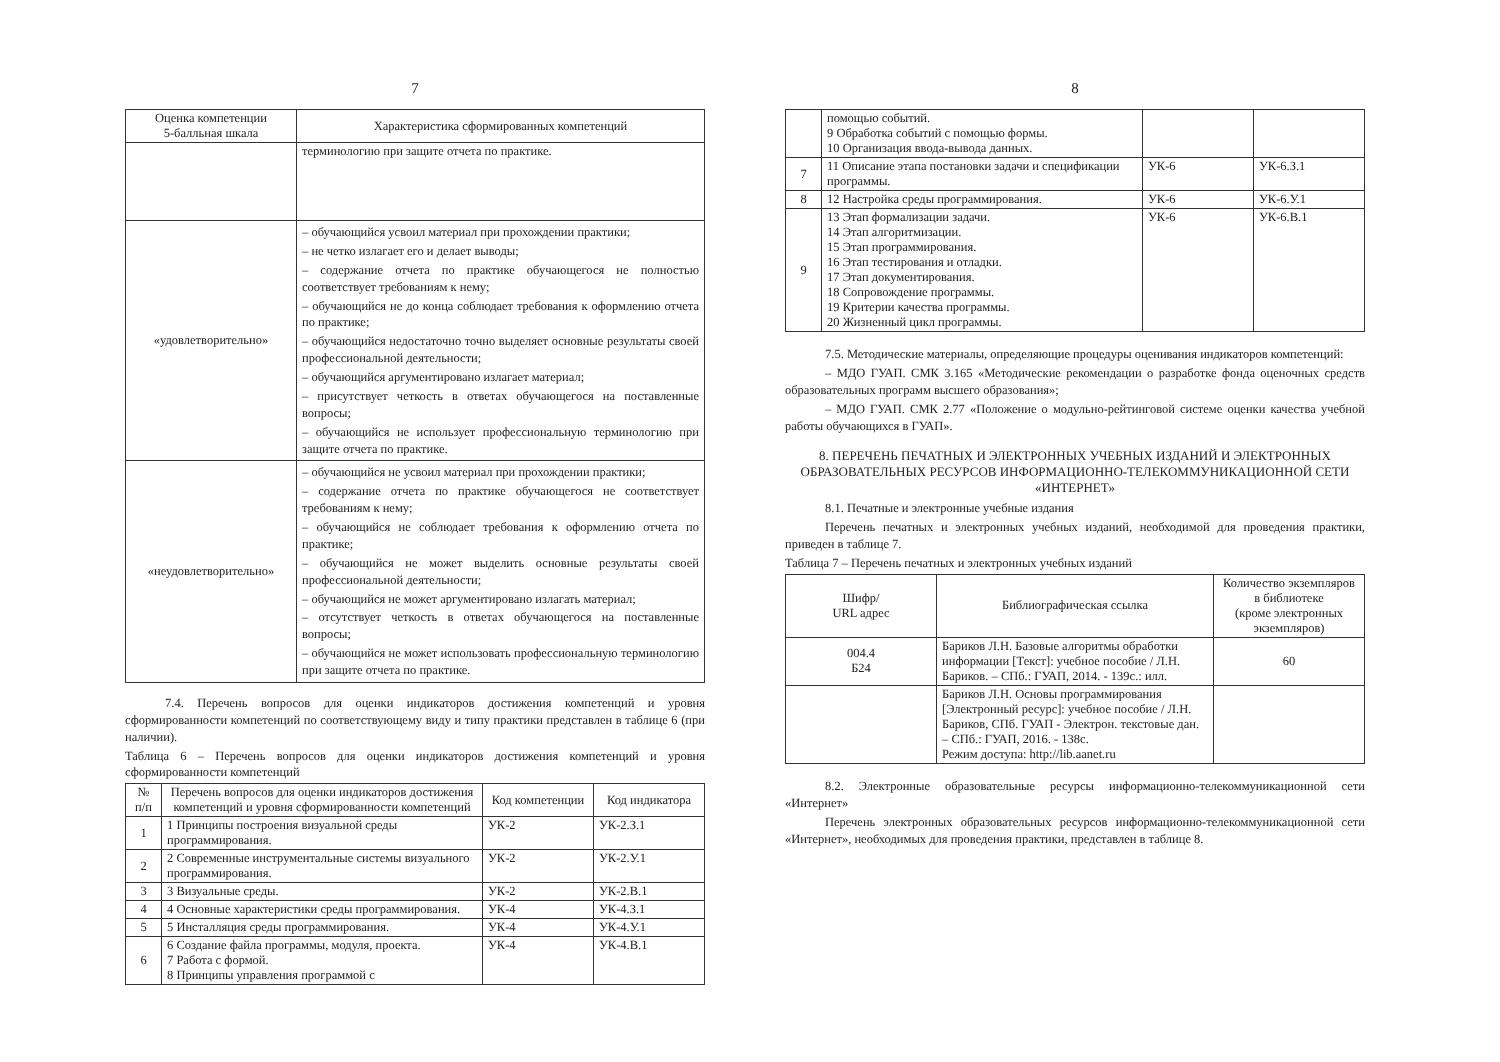7
| Оценка компетенции 5-балльная шкала | Характеристика сформированных компетенций |
| --- | --- |
| | терминологию при защите отчета по практике. |
| «удовлетворительно» | – обучающийся усвоил материал при прохождении практики; – не четко излагает его и делает выводы; – содержание отчета по практике обучающегося не полностью соответствует требованиям к нему; – обучающийся не до конца соблюдает требования к оформлению отчета по практике; – обучающийся недостаточно точно выделяет основные результаты своей профессиональной деятельности; – обучающийся аргументировано излагает материал; – присутствует четкость в ответах обучающегося на поставленные вопросы; – обучающийся не использует профессиональную терминологию при защите отчета по практике. |
| «неудовлетворительно» | – обучающийся не усвоил материал при прохождении практики; – содержание отчета по практике обучающегося не соответствует требованиям к нему; – обучающийся не соблюдает требования к оформлению отчета по практике; – обучающийся не может выделить основные результаты своей профессиональной деятельности; – обучающийся не может аргументировано излагать материал; – отсутствует четкость в ответах обучающегося на поставленные вопросы; – обучающийся не может использовать профессиональную терминологию при защите отчета по практике. |
7.4. Перечень вопросов для оценки индикаторов достижения компетенций и уровня сформированности компетенций по соответствующему виду и типу практики представлен в таблице 6 (при наличии).
Таблица 6 – Перечень вопросов для оценки индикаторов достижения компетенций и уровня сформированности компетенций
| № п/п | Перечень вопросов для оценки индикаторов достижения компетенций и уровня сформированности компетенций | Код компетенции | Код индикатора |
| --- | --- | --- | --- |
| 1 | 1 Принципы построения визуальной среды программирования. | УК-2 | УК-2.З.1 |
| 2 | 2 Современные инструментальные системы визуального программирования. | УК-2 | УК-2.У.1 |
| 3 | 3 Визуальные среды. | УК-2 | УК-2.В.1 |
| 4 | 4 Основные характеристики среды программирования. | УК-4 | УК-4.З.1 |
| 5 | 5 Инсталляция среды программирования. | УК-4 | УК-4.У.1 |
| 6 | 6 Создание файла программы, модуля, проекта. 7 Работа с формой. 8 Принципы управления программой с | УК-4 | УК-4.В.1 |
8
| | помощью событий. 9 Обработка событий с помощью формы. 10 Организация ввода-вывода данных. | | |
| 7 | 11 Описание этапа постановки задачи и спецификации программы. | УК-6 | УК-6.З.1 |
| 8 | 12 Настройка среды программирования. | УК-6 | УК-6.У.1 |
| 9 | 13 Этап формализации задачи. 14 Этап алгоритмизации. 15 Этап программирования. 16 Этап тестирования и отладки. 17 Этап документирования. 18 Сопровождение программы. 19 Критерии качества программы. 20 Жизненный цикл программы. | УК-6 | УК-6.В.1 |
7.5. Методические материалы, определяющие процедуры оценивания индикаторов компетенций:
– МДО ГУАП. СМК 3.165 «Методические рекомендации о разработке фонда оценочных средств образовательных программ высшего образования»;
– МДО ГУАП. СМК 2.77 «Положение о модульно-рейтинговой системе оценки качества учебной работы обучающихся в ГУАП».
8. ПЕРЕЧЕНЬ ПЕЧАТНЫХ И ЭЛЕКТРОННЫХ УЧЕБНЫХ ИЗДАНИЙ И ЭЛЕКТРОННЫХ ОБРАЗОВАТЕЛЬНЫХ РЕСУРСОВ ИНФОРМАЦИОННО-ТЕЛЕКОММУНИКАЦИОННОЙ СЕТИ «ИНТЕРНЕТ»
8.1. Печатные и электронные учебные издания
Перечень печатных и электронных учебных изданий, необходимой для проведения практики, приведен в таблице 7.
Таблица 7 – Перечень печатных и электронных учебных изданий
| Шифр/ URL адрес | Библиографическая ссылка | Количество экземпляров в библиотеке (кроме электронных экземпляров) |
| --- | --- | --- |
| 004.4 Б24 | Бариков Л.Н. Базовые алгоритмы обработки информации [Текст]: учебное пособие / Л.Н. Бариков. – СПб.: ГУАП, 2014. - 139с.: илл. | 60 |
| | Бариков Л.Н. Основы программирования [Электронный ресурс]: учебное пособие / Л.Н. Бариков, СПб. ГУАП - Электрон. текстовые дан. – СПб.: ГУАП, 2016. - 138с. Режим доступа: http://lib.aanet.ru | |
8.2. Электронные образовательные ресурсы информационно-телекоммуникационной сети «Интернет»
Перечень электронных образовательных ресурсов информационно-телекоммуникационной сети «Интернет», необходимых для проведения практики, представлен в таблице 8.